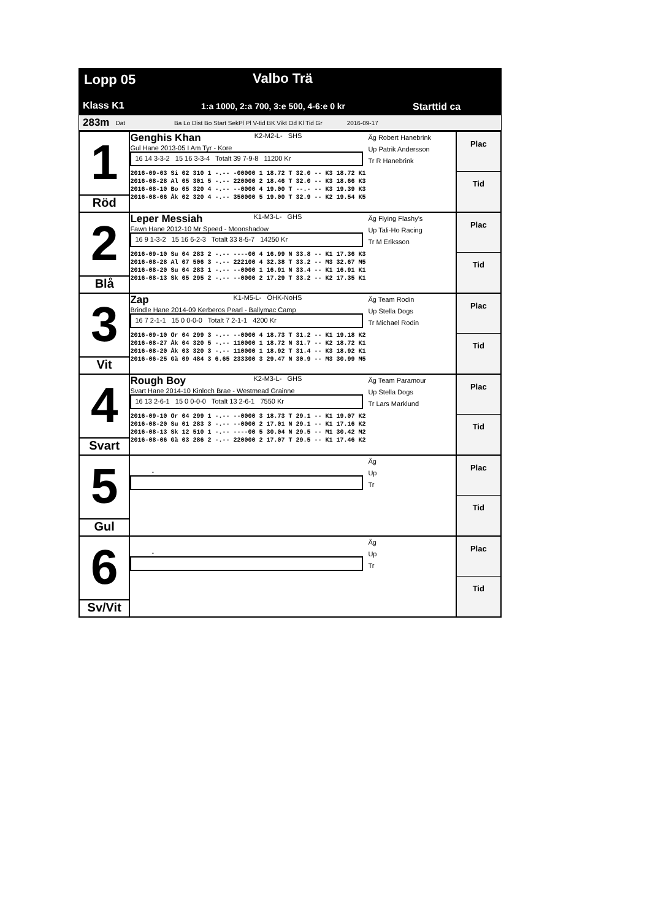Lopp 05 Valbo Trä
Klass K1 1:a 1000, 2:a 700, 3:e 500, 4-6:e 0 kr Starttid ca
283m Dat Ba Lo Dist Bo Start SekPl Pl V-tid BK Vikt Od Kl Tid Gr 2016-09-17
| 1 Röd | Genghis Khan K2-M2-L- SHS Gul Hane 2013-05 I Am Tyr - Kore 16 14 3-3-2 15 16 3-3-4 Totalt 39 7-9-8 11200 Kr Äg Robert Hanebrink Up Patrik Andersson Tr R Hanebrink 2016-09-03 Si 02 310 1 -.-- -00000 1 18.72 T 32.0 -- K3 18.72 K1 2016-08-28 Al 05 301 5 -.-- 220000 2 18.46 T 32.0 -- K3 18.66 K3 2016-08-10 Bo 05 320 4 -.-- --0000 4 19.00 T --.- -- K3 19.39 K3 2016-08-06 Åk 02 320 4 -.-- 350000 5 19.00 T 32.9 -- K2 19.54 K5 | Plac Tid |
| 2 Blå | Leper Messiah K1-M3-L- GHS Fawn Hane 2012-10 Mr Speed - Moonshadow 16 9 1-3-2 15 16 6-2-3 Totalt 33 8-5-7 14250 Kr Äg Flying Flashy's Up Tali-Ho Racing Tr M Eriksson 2016-09-10 Su 04 283 2 -.-- ----00 4 16.99 N 33.8 -- K1 17.36 K3 2016-08-28 Al 07 506 3 -.-- 222100 4 32.38 T 33.2 -- M3 32.67 M5 2016-08-20 Su 04 283 1 -.-- --0000 1 16.91 N 33.4 -- K1 16.91 K1 2016-08-13 Sk 05 295 2 -.-- --0000 2 17.29 T 33.2 -- K2 17.35 K1 | Plac Tid |
| 3 Vit | Zap K1-M5-L- ÖHK-NoHS Brindle Hane 2014-09 Kerberos Pearl - Ballymac Camp 16 7 2-1-1 15 0 0-0-0 Totalt 7 2-1-1 4200 Kr Äg Team Rodin Up Stella Dogs Tr Michael Rodin 2016-09-10 Ör 04 299 3 -.-- --0000 4 18.73 T 31.2 -- K1 19.18 K2 2016-08-27 Åk 04 320 5 -.-- 110000 1 18.72 N 31.7 -- K2 18.72 K1 2016-08-20 Åk 03 320 3 -.-- 110000 1 18.92 T 31.4 -- K3 18.92 K1 2016-06-25 Gä 09 484 3 6.65 233300 3 29.47 N 30.9 -- M3 30.99 M5 | Plac Tid |
| 4 Svart | Rough Boy K2-M3-L- GHS Svart Hane 2014-10 Kinloch Brae - Westmead Grainne 16 13 2-6-1 15 0 0-0-0 Totalt 13 2-6-1 7550 Kr Äg Team Paramour Up Stella Dogs Tr Lars Marklund 2016-09-10 Ör 04 299 1 -.-- --0000 3 18.73 T 29.1 -- K1 19.07 K2 2016-08-20 Su 01 283 3 -.-- --0000 2 17.01 N 29.1 -- K1 17.16 K2 2016-08-13 Sk 12 510 1 -.-- ----00 5 30.04 N 29.5 -- M1 30.42 M2 2016-08-06 Gä 03 286 2 -.-- 220000 2 17.07 T 29.5 -- K1 17.46 K2 | Plac Tid |
| 5 Gul | - Äg Up Tr | Plac Tid |
| 6 Sv/Vit | - Äg Up Tr | Plac Tid |